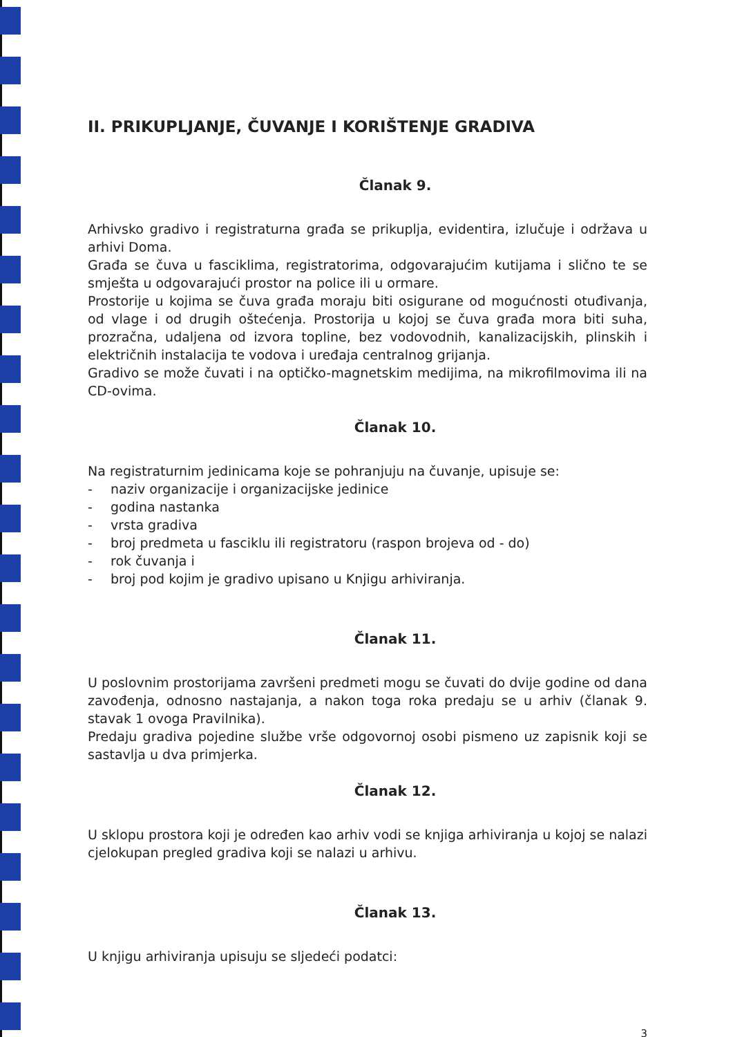II. PRIKUPLJANJE, ČUVANJE I KORIŠTENJE GRADIVA
Članak 9.
Arhivsko gradivo i registraturna građa se prikuplja, evidentira, izlučuje i održava u arhivi Doma.
Građa se čuva u fasciklima, registratorima, odgovarajućim kutijama i slično te se smješta u odgovarajući prostor na police ili u ormare.
Prostorije u kojima se čuva građa moraju biti osigurane od mogućnosti otuđivanja, od vlage i od drugih oštećenja. Prostorija u kojoj se čuva građa mora biti suha, prozračna, udaljena od izvora topline, bez vodovodnih, kanalizacijskih, plinskih i električnih instalacija te vodova i uređaja centralnog grijanja.
Gradivo se može čuvati i na optičko-magnetskim medijima, na mikrofilmovima ili na CD-ovima.
Članak 10.
Na registraturnim jedinicama koje se pohranjuju na čuvanje, upisuje se:
- naziv organizacije i organizacijske jedinice
- godina nastanka
- vrsta gradiva
- broj predmeta u fasciklu ili registratoru (raspon brojeva od - do)
- rok čuvanja i
- broj pod kojim je gradivo upisano u Knjigu arhiviranja.
Članak 11.
U poslovnim prostorijama završeni predmeti mogu se čuvati do dvije godine od dana zavođenja, odnosno nastajanja, a nakon toga roka predaju se u arhiv (članak 9. stavak 1 ovoga Pravilnika).
Predaju gradiva pojedine službe vrše odgovornoj osobi pismeno uz zapisnik koji se sastavlja u dva primjerka.
Članak 12.
U sklopu prostora koji je određen kao arhiv vodi se knjiga arhiviranja u kojoj se nalazi cjelokupan pregled gradiva koji se nalazi u arhivu.
Članak 13.
U knjigu arhiviranja upisuju se sljedeći podatci:
3